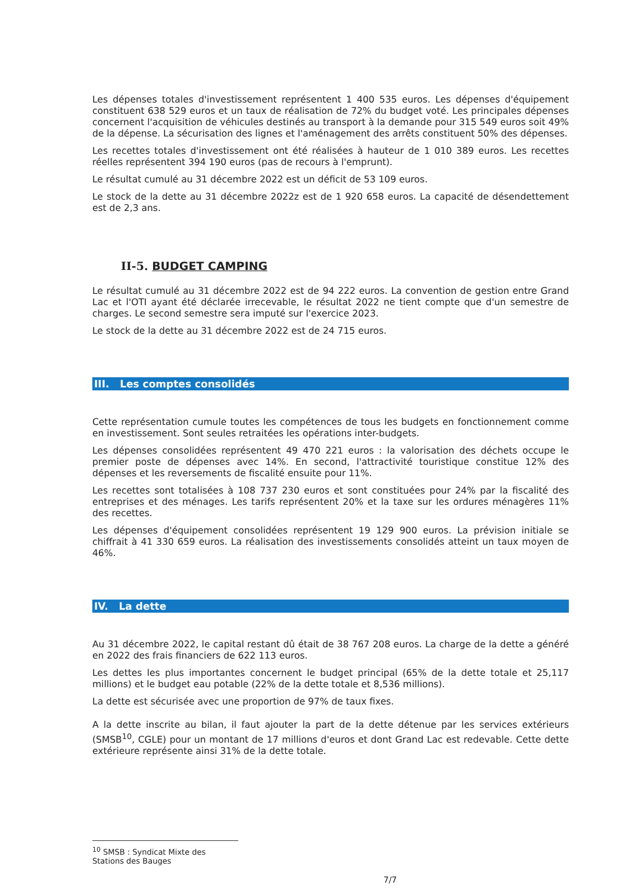Les dépenses totales d'investissement représentent 1 400 535 euros. Les dépenses d'équipement constituent 638 529 euros et un taux de réalisation de 72% du budget voté. Les principales dépenses concernent l'acquisition de véhicules destinés au transport à la demande pour 315 549 euros soit 49% de la dépense. La sécurisation des lignes et l'aménagement des arrêts constituent 50% des dépenses.
Les recettes totales d'investissement ont été réalisées à hauteur de 1 010 389 euros. Les recettes réelles représentent 394 190 euros (pas de recours à l'emprunt).
Le résultat cumulé au 31 décembre 2022 est un déficit de 53 109 euros.
Le stock de la dette au 31 décembre 2022z est de 1 920 658 euros. La capacité de désendettement est de 2,3 ans.
II-5. BUDGET CAMPING
Le résultat cumulé au 31 décembre 2022 est de 94 222 euros. La convention de gestion entre Grand Lac et l'OTI ayant été déclarée irrecevable, le résultat 2022 ne tient compte que d'un semestre de charges. Le second semestre sera imputé sur l'exercice 2023.
Le stock de la dette au 31 décembre 2022 est de 24 715 euros.
III. Les comptes consolidés
Cette représentation cumule toutes les compétences de tous les budgets en fonctionnement comme en investissement. Sont seules retraitées les opérations inter-budgets.
Les dépenses consolidées représentent 49 470 221 euros : la valorisation des déchets occupe le premier poste de dépenses avec 14%. En second, l'attractivité touristique constitue 12% des dépenses et les reversements de fiscalité ensuite pour 11%.
Les recettes sont totalisées à 108 737 230 euros et sont constituées pour 24% par la fiscalité des entreprises et des ménages. Les tarifs représentent 20% et la taxe sur les ordures ménagères 11% des recettes.
Les dépenses d'équipement consolidées représentent 19 129 900 euros. La prévision initiale se chiffrait à 41 330 659 euros. La réalisation des investissements consolidés atteint un taux moyen de 46%.
IV. La dette
Au 31 décembre 2022, le capital restant dû était de 38 767 208 euros. La charge de la dette a généré en 2022 des frais financiers de 622 113 euros.
Les dettes les plus importantes concernent le budget principal (65% de la dette totale et 25,117 millions) et le budget eau potable (22% de la dette totale et 8,536 millions).
La dette est sécurisée avec une proportion de 97% de taux fixes.
A la dette inscrite au bilan, il faut ajouter la part de la dette détenue par les services extérieurs (SMSB<sup>10</sup>, CGLE) pour un montant de 17 millions d'euros et dont Grand Lac est redevable. Cette dette extérieure représente ainsi 31% de la dette totale.
<sup>10</sup> SMSB : Syndicat Mixte des Stations des Bauges
7/7